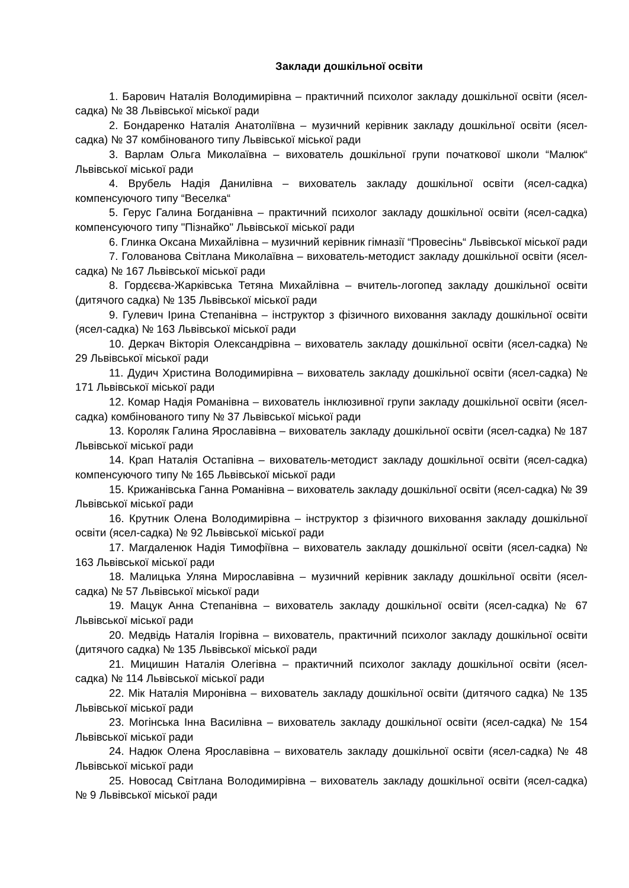Заклади дошкільної освіти
1. Барович Наталія Володимирівна – практичний психолог закладу дошкільної освіти (ясел-садка) № 38 Львівської міської ради
2. Бондаренко Наталія Анатоліївна – музичний керівник закладу дошкільної освіти (ясел-садка) № 37 комбінованого типу Львівської міської ради
3. Варлам Ольга Миколаївна – вихователь дошкільної групи початкової школи “Малюк“ Львівської міської ради
4. Врубель Надія Данилівна – вихователь закладу дошкільної освіти (ясел-садка) компенсуючого типу “Веселка“
5. Герус Галина Богданівна – практичний психолог закладу дошкільної освіти (ясел-садка) компенсуючого типу "Пізнайко" Львівської міської ради
6. Глинка Оксана Михайлівна – музичний керівник гімназії “Провесінь“ Львівської міської ради
7. Голованова Світлана Миколаївна – вихователь-методист закладу дошкільної освіти (ясел-садка) № 167 Львівської міської ради
8. Гордєєва-Жарківська Тетяна Михайлівна – вчитель-логопед закладу дошкільної освіти (дитячого садка) № 135 Львівської міської ради
9. Гулевич Ірина Степанівна – інструктор з фізичного виховання закладу дошкільної освіти (ясел-садка) № 163 Львівської міської ради
10. Деркач Вікторія Олександрівна – вихователь закладу дошкільної освіти (ясел-садка) № 29 Львівської міської ради
11. Дудич Христина Володимирівна – вихователь закладу дошкільної освіти (ясел-садка) № 171 Львівської міської ради
12. Комар Надія Романівна – вихователь інклюзивної групи закладу дошкільної освіти (ясел-садка) комбінованого типу № 37 Львівської міської ради
13. Короляк Галина Ярославівна – вихователь закладу дошкільної освіти (ясел-садка) № 187 Львівської міської ради
14. Крап Наталія Остапівна – вихователь-методист закладу дошкільної освіти (ясел-садка) компенсуючого типу № 165 Львівської міської ради
15. Крижанівська Ганна Романівна – вихователь закладу дошкільної освіти (ясел-садка) № 39 Львівської міської ради
16. Крутник Олена Володимирівна – інструктор з фізичного виховання закладу дошкільної освіти (ясел-садка) № 92 Львівської міської ради
17. Магдаленюк Надія Тимофіївна – вихователь закладу дошкільної освіти (ясел-садка) № 163 Львівської міської ради
18. Малицька Уляна Мирославівна – музичний керівник закладу дошкільної освіти (ясел-садка) № 57 Львівської міської ради
19. Мацук Анна Степанівна – вихователь закладу дошкільної освіти (ясел-садка) № 67 Львівської міської ради
20. Медвідь Наталія Ігорівна – вихователь, практичний психолог закладу дошкільної освіти (дитячого садка) № 135 Львівської міської ради
21. Мицишин Наталія Олегівна – практичний психолог закладу дошкільної освіти (ясел-садка) № 114 Львівської міської ради
22. Мік Наталія Миронівна – вихователь закладу дошкільної освіти (дитячого садка) № 135 Львівської міської ради
23. Могінська Інна Василівна – вихователь закладу дошкільної освіти (ясел-садка) № 154 Львівської міської ради
24. Надюк Олена Ярославівна – вихователь закладу дошкільної освіти (ясел-садка) № 48 Львівської міської ради
25. Новосад Світлана Володимирівна – вихователь закладу дошкільної освіти (ясел-садка) № 9 Львівської міської ради